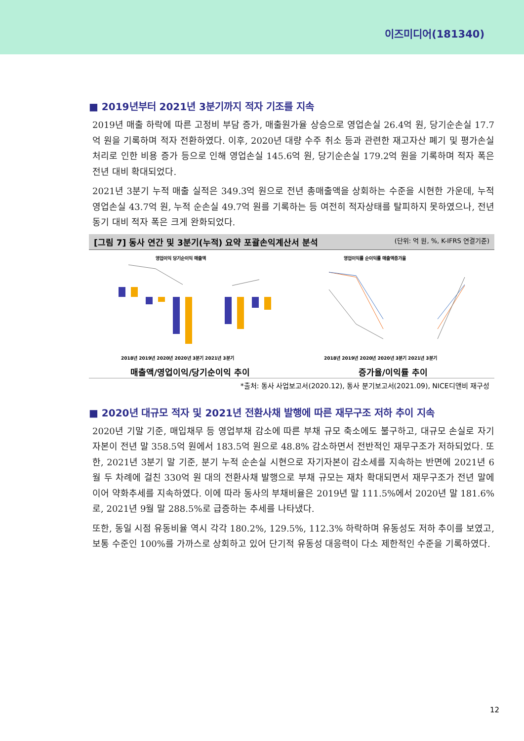이즈미디어(181340)
■ 2019년부터 2021년 3분기까지 적자 기조를 지속
2019년 매출 하락에 따른 고정비 부담 증가, 매출원가율 상승으로 영업손실 26.4억 원, 당기순손실 17.7억 원을 기록하며 적자 전환하였다. 이후, 2020년 대량 수주 취소 등과 관련한 재고자산 폐기 및 평가손실 처리로 인한 비용 증가 등으로 인해 영업손실 145.6억 원, 당기순손실 179.2억 원을 기록하며 적자 폭은 전년 대비 확대되었다.
2021년 3분기 누적 매출 실적은 349.3억 원으로 전년 총매출액을 상회하는 수준을 시현한 가운데, 누적 영업손실 43.7억 원, 누적 순손실 49.7억 원를 기록하는 등 여전히 적자상태를 탈피하지 못하였으나, 전년 동기 대비 적자 폭은 크게 완화되었다.
[그림 7] 동사 연간 및 3분기(누적) 요약 포괄손익계산서 분석 (단위: 억 원, %, K-IFRS 연결기준)
영업이익 당기순이익 매출액
2018년 2019년 2020년 2020년 3분기 2021년 3분기
매출액/영업이익/당기순이익 추이
영업이익률 순이익률 매출액증가율
2018년 2019년 2020년 2020년 3분기 2021년 3분기
증가율/이익률 추이
*출처: 동사 사업보고서(2020.12), 동사 분기보고서(2021.09), NICE디앤비 재구성
■ 2020년 대규모 적자 및 2021년 전환사채 발행에 따른 재무구조 저하 추이 지속
2020년 기말 기준, 매입채무 등 영업부채 감소에 따른 부채 규모 축소에도 불구하고, 대규모 손실로 자기자본이 전년 말 358.5억 원에서 183.5억 원으로 48.8% 감소하면서 전반적인 재무구조가 저하되었다. 또한, 2021년 3분기 말 기준, 분기 누적 순손실 시현으로 자기자본이 감소세를 지속하는 반면에 2021년 6월 두 차례에 걸친 330억 원 대의 전환사채 발행으로 부채 규모는 재차 확대되면서 재무구조가 전년 말에 이어 약화추세를 지속하였다. 이에 따라 동사의 부채비율은 2019년 말 111.5%에서 2020년 말 181.6%로, 2021년 9월 말 288.5%로 급증하는 추세를 나타냈다.
또한, 동일 시점 유동비율 역시 각각 180.2%, 129.5%, 112.3% 하락하며 유동성도 저하 추이를 보였고, 보통 수준인 100%를 가까스로 상회하고 있어 단기적 유동성 대응력이 다소 제한적인 수준을 기록하였다.
12